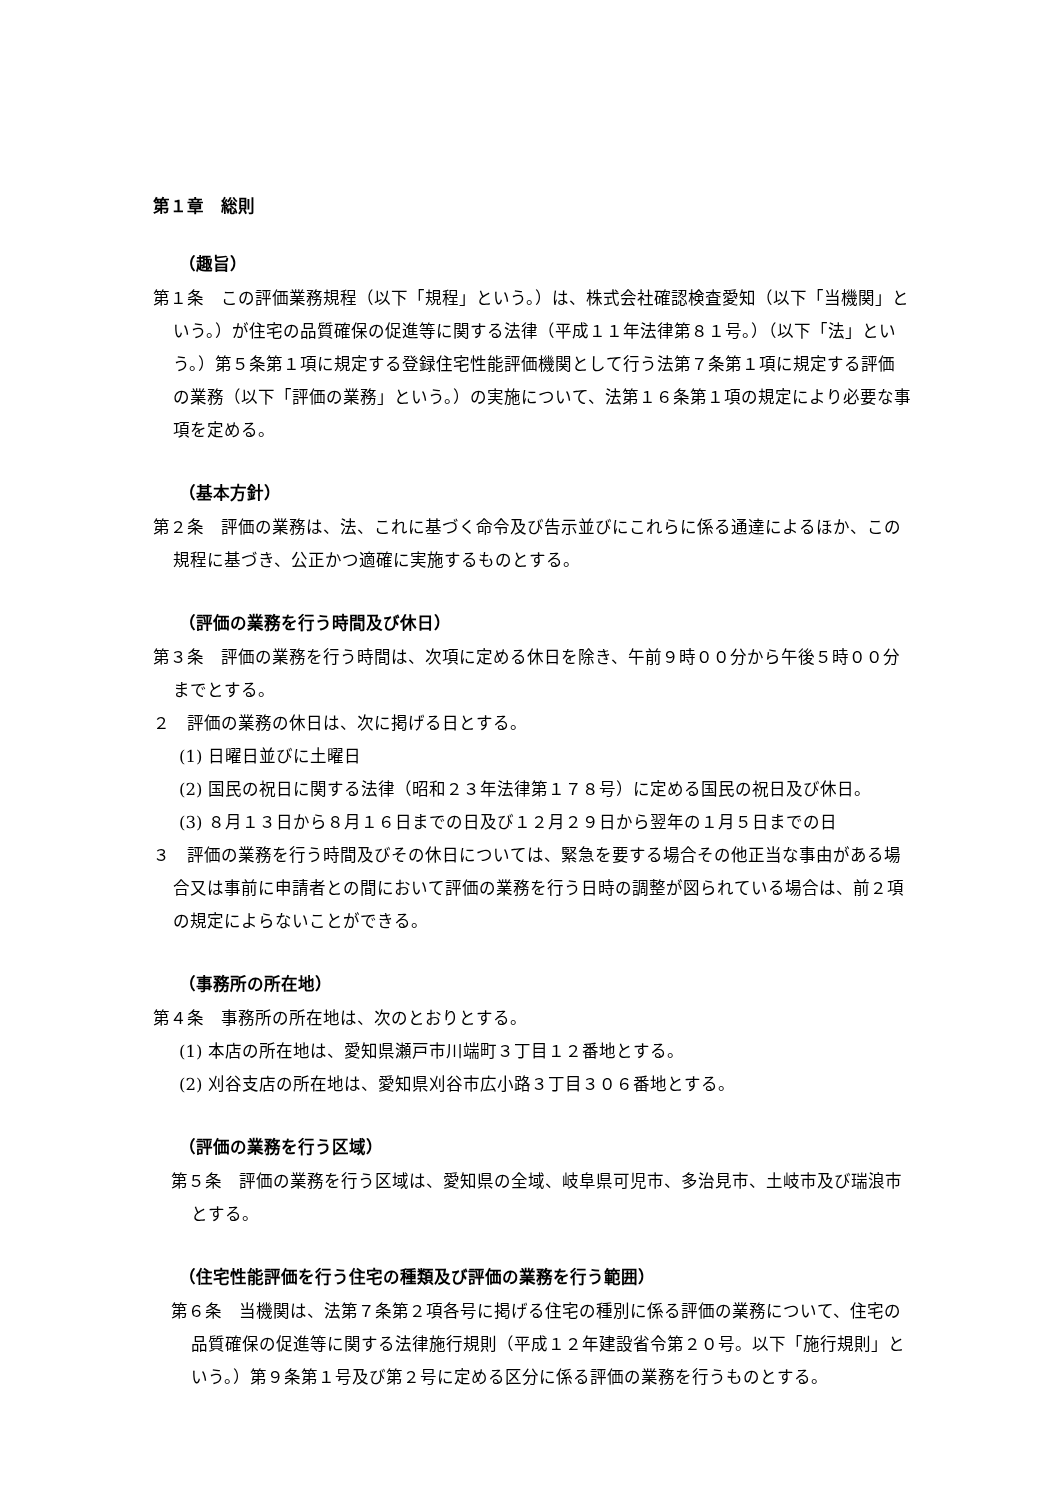第１章　総則
（趣旨）
第１条　この評価業務規程（以下「規程」という。）は、株式会社確認検査愛知（以下「当機関」という。）が住宅の品質確保の促進等に関する法律（平成１１年法律第８１号。）（以下「法」という。）第５条第１項に規定する登録住宅性能評価機関として行う法第７条第１項に規定する評価の業務（以下「評価の業務」という。）の実施について、法第１６条第１項の規定により必要な事項を定める。
（基本方針）
第２条　評価の業務は、法、これに基づく命令及び告示並びにこれらに係る通達によるほか、この規程に基づき、公正かつ適確に実施するものとする。
（評価の業務を行う時間及び休日）
第３条　評価の業務を行う時間は、次項に定める休日を除き、午前９時００分から午後５時００分までとする。
２　評価の業務の休日は、次に掲げる日とする。
(1) 日曜日並びに土曜日
(2) 国民の祝日に関する法律（昭和２３年法律第１７８号）に定める国民の祝日及び休日。
(3) ８月１３日から８月１６日までの日及び１２月２９日から翌年の１月５日までの日
３　評価の業務を行う時間及びその休日については、緊急を要する場合その他正当な事由がある場合又は事前に申請者との間において評価の業務を行う日時の調整が図られている場合は、前２項の規定によらないことができる。
（事務所の所在地）
第４条　事務所の所在地は、次のとおりとする。
(1) 本店の所在地は、愛知県瀬戸市川端町３丁目１２番地とする。
(2) 刈谷支店の所在地は、愛知県刈谷市広小路３丁目３０６番地とする。
（評価の業務を行う区域）
第５条　評価の業務を行う区域は、愛知県の全域、岐阜県可児市、多治見市、土岐市及び瑞浪市とする。
（住宅性能評価を行う住宅の種類及び評価の業務を行う範囲）
第６条　当機関は、法第７条第２項各号に掲げる住宅の種別に係る評価の業務について、住宅の品質確保の促進等に関する法律施行規則（平成１２年建設省令第２０号。以下「施行規則」という。）第９条第１号及び第２号に定める区分に係る評価の業務を行うものとする。